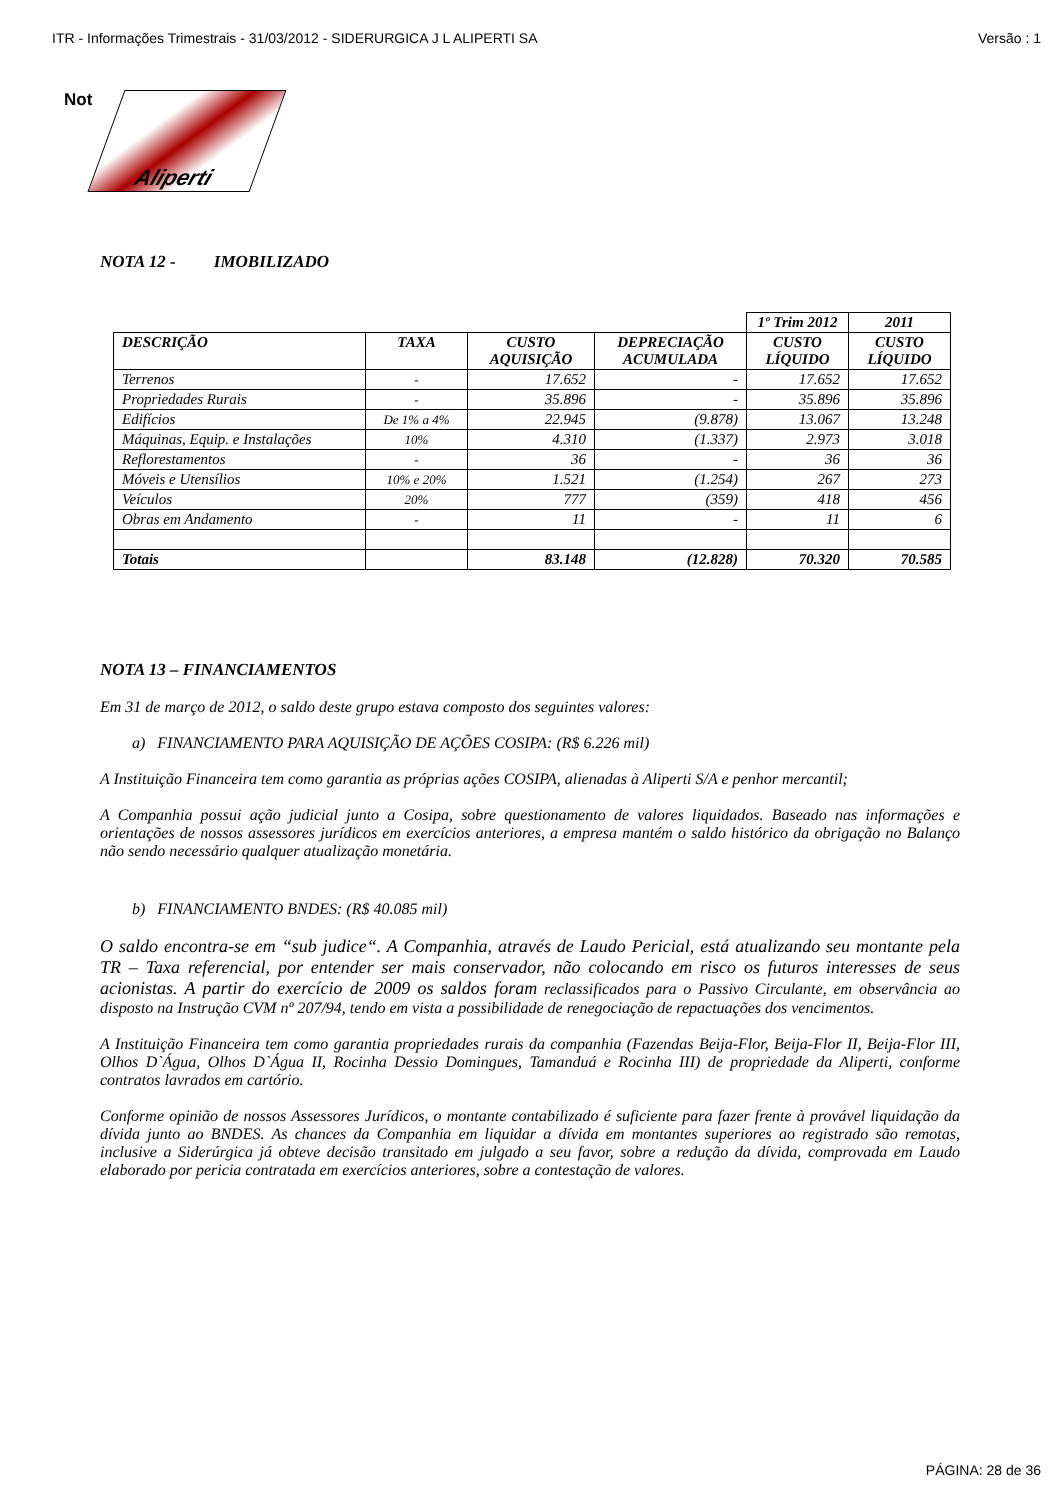ITR - Informações Trimestrais - 31/03/2012 - SIDERURGICA J L ALIPERTI SA Versão : 1
Not
Aliperti
NOTA 12 - IMOBILIZADO
| | | | | 1º Trim 2012 | 2011 |
| --- | --- | --- | --- | --- | --- |
| DESCRIÇÃO | TAXA | CUSTO AQUISIÇÃO | DEPRECIAÇÃO ACUMULADA | CUSTO LÍQUIDO | CUSTO LÍQUIDO |
| Terrenos | - | 17.652 | - | 17.652 | 17.652 |
| Propriedades Rurais | - | 35.896 | - | 35.896 | 35.896 |
| Edifícios | De 1% a 4% | 22.945 | (9.878) | 13.067 | 13.248 |
| Máquinas, Equip. e Instalações | 10% | 4.310 | (1.337) | 2.973 | 3.018 |
| Reflorestamentos | - | 36 | - | 36 | 36 |
| Móveis e Utensílios | 10% e 20% | 1.521 | (1.254) | 267 | 273 |
| Veículos | 20% | 777 | (359) | 418 | 456 |
| Obras em Andamento | - | 11 | - | 11 | 6 |
| Totais | | 83.148 | (12.828) | 70.320 | 70.585 |
NOTA 13 – FINANCIAMENTOS
Em 31 de março de 2012, o saldo deste grupo estava composto dos seguintes valores:
a) FINANCIAMENTO PARA AQUISIÇÃO DE AÇÕES COSIPA: (R$ 6.226 mil)
A Instituição Financeira tem como garantia as próprias ações COSIPA, alienadas à Aliperti S/A e penhor mercantil;
A Companhia possui ação judicial junto a Cosipa, sobre questionamento de valores liquidados. Baseado nas informações e orientações de nossos assessores jurídicos em exercícios anteriores, a empresa mantém o saldo histórico da obrigação no Balanço não sendo necessário qualquer atualização monetária.
b) FINANCIAMENTO BNDES: (R$ 40.085 mil)
O saldo encontra-se em “sub judice“. A Companhia, através de Laudo Pericial, está atualizando seu montante pela TR – Taxa referencial, por entender ser mais conservador, não colocando em risco os futuros interesses de seus acionistas. A partir do exercício de 2009 os saldos foram reclassificados para o Passivo Circulante, em observância ao disposto na Instrução CVM nº 207/94, tendo em vista a possibilidade de renegociação de repactuações dos vencimentos.
A Instituição Financeira tem como garantia propriedades rurais da companhia (Fazendas Beija-Flor, Beija-Flor II, Beija-Flor III, Olhos D`Água, Olhos D`Água II, Rocinha Dessio Domingues, Tamanduá e Rocinha III) de propriedade da Aliperti, conforme contratos lavrados em cartório.
Conforme opinião de nossos Assessores Jurídicos, o montante contabilizado é suficiente para fazer frente à provável liquidação da dívida junto ao BNDES. As chances da Companhia em liquidar a dívida em montantes superiores ao registrado são remotas, inclusive a Siderúrgica já obteve decisão transitado em julgado a seu favor, sobre a redução da dívida, comprovada em Laudo elaborado por pericia contratada em exercícios anteriores, sobre a contestação de valores.
PÁGINA: 28 de 36